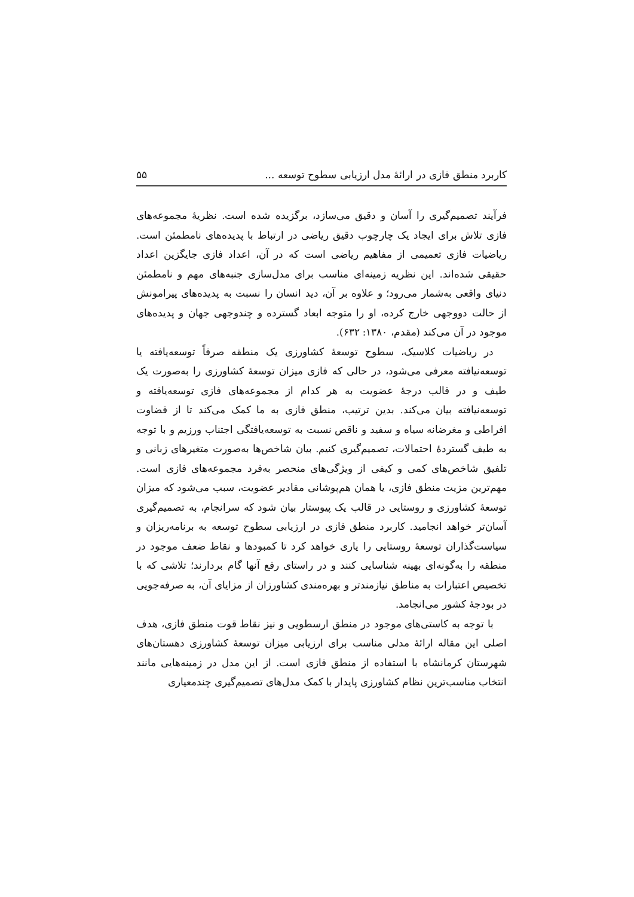کاربرد منطق فازی در ارائهٔ مدل ارزیابی سطوح توسعه ... ۵۵
فرآیند تصمیم‌گیری را آسان و دقیق می‌سازد، برگزیده شده است. نظریهٔ مجموعه‌های فازی تلاش برای ایجاد یک چارچوب دقیق ریاضی در ارتباط با پدیده‌های نامطمئن است. ریاضیات فازی تعمیمی از مفاهیم ریاضی است که در آن، اعداد فازی جایگزین اعداد حقیقی شده‌اند. این نظریه زمینه‌ای مناسب برای مدل‌سازی جنبه‌های مهم و نامطمئن دنیای واقعی به‌شمار می‌رود؛ و علاوه بر آن، دید انسان را نسبت به پدیده‌های پیرامونش از حالت دووجهی خارج کرده، او را متوجه ابعاد گسترده و چندوجهی جهان و پدیده‌های موجود در آن می‌کند (مقدم، ۱۳۸۰: ۶۳۲).
در ریاضیات کلاسیک، سطوح توسعهٔ کشاورزی یک منطقه صرفاً توسعه‌یافته یا توسعه‌نیافته معرفی می‌شود، در حالی که فازی میزان توسعهٔ کشاورزی را به‌صورت یک طیف و در قالب درجهٔ عضویت به هر کدام از مجموعه‌های فازی توسعه‌یافته و توسعه‌نیافته بیان می‌کند. بدین ترتیب، منطق فازی به ما کمک می‌کند تا از قضاوت افراطی و مغرضانه سیاه و سفید و ناقص نسبت به توسعه‌یافتگی اجتناب ورزیم و با توجه به طیف گستردهٔ احتمالات، تصمیم‌گیری کنیم. بیان شاخص‌ها به‌صورت متغیرهای زبانی و تلفیق شاخص‌های کمی و کیفی از ویژگی‌های منحصر به‌فرد مجموعه‌های فازی است. مهم‌ترین مزیت منطق فازی، یا همان هم‌پوشانی مقادیر عضویت، سبب می‌شود که میزان توسعهٔ کشاورزی و روستایی در قالب یک پیوستار بیان شود که سرانجام، به تصمیم‌گیری آسان‌تر خواهد انجامید. کاربرد منطق فازی در ارزیابی سطوح توسعه به برنامه‌ریزان و سیاست‌گذاران توسعهٔ روستایی را یاری خواهد کرد تا کمبودها و نقاط ضعف موجود در منطقه را به‌گونه‌ای بهینه شناسایی کنند و در راستای رفع آنها گام بردارند؛ تلاشی که با تخصیص اعتبارات به مناطق نیازمندتر و بهره‌مندی کشاورزان از مزایای آن، به صرفه‌جویی در بودجهٔ کشور می‌انجامد.
با توجه به کاستی‌های موجود در منطق ارسطویی و نیز نقاط قوت منطق فازی، هدف اصلی این مقاله ارائهٔ مدلی مناسب برای ارزیابی میزان توسعهٔ کشاورزی دهستان‌های شهرستان کرمانشاه با استفاده از منطق فازی است. از این مدل در زمینه‌هایی مانند انتخاب مناسب‌ترین نظام کشاورزی پایدار با کمک مدل‌های تصمیم‌گیری چندمعیاری